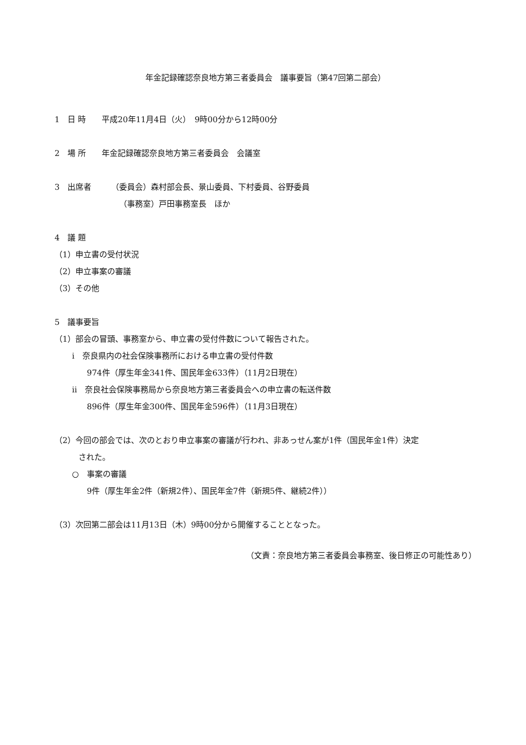年金記録確認奈良地方第三者委員会　議事要旨（第47回第二部会）
1　日 時　　平成20年11月4日（火）　9時00分から12時00分
2　場 所　　年金記録確認奈良地方第三者委員会　会議室
3　出席者　　　（委員会）森村部会長、景山委員、下村委員、谷野委員
（事務室）戸田事務室長　ほか
4　議 題
（1）申立書の受付状況
（2）申立事案の審議
（3）その他
5　議事要旨
（1）部会の冒頭、事務室から、申立書の受付件数について報告された。
ⅰ　奈良県内の社会保険事務所における申立書の受付件数
974件（厚生年金341件、国民年金633件）（11月2日現在）
ⅱ　奈良社会保険事務局から奈良地方第三者委員会への申立書の転送件数
896件（厚生年金300件、国民年金596件）（11月3日現在）
（2）今回の部会では、次のとおり申立事案の審議が行われ、非あっせん案が1件（国民年金1件）決定
された。
○　事案の審議
9件（厚生年金2件（新規2件）、国民年金7件（新規5件、継続2件））
（3）次回第二部会は11月13日（木）9時00分から開催することとなった。
（文責：奈良地方第三者委員会事務室、後日修正の可能性あり）